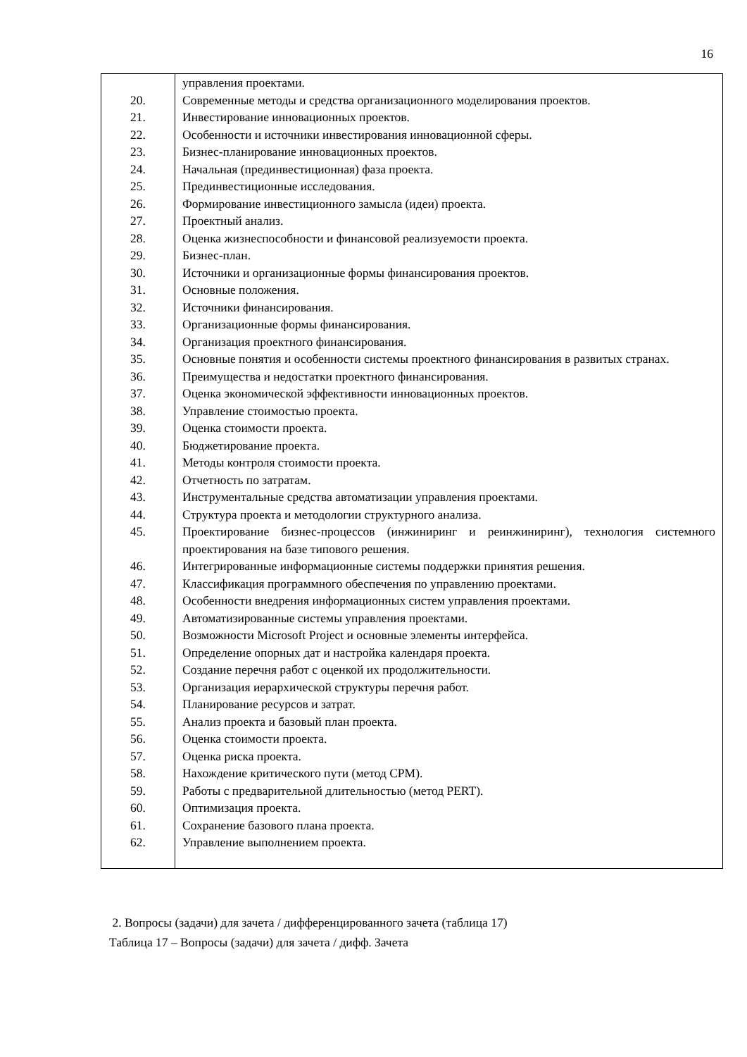16
| | управления проектами. |
| 20. | Современные методы и средства организационного моделирования проектов. |
| 21. | Инвестирование инновационных проектов. |
| 22. | Особенности и источники инвестирования инновационной сферы. |
| 23. | Бизнес-планирование инновационных проектов. |
| 24. | Начальная (прединвестиционная) фаза проекта. |
| 25. | Прединвестиционные исследования. |
| 26. | Формирование инвестиционного замысла (идеи) проекта. |
| 27. | Проектный анализ. |
| 28. | Оценка жизнеспособности и финансовой реализуемости проекта. |
| 29. | Бизнес-план. |
| 30. | Источники и организационные формы финансирования проектов. |
| 31. | Основные положения. |
| 32. | Источники финансирования. |
| 33. | Организационные формы финансирования. |
| 34. | Организация проектного финансирования. |
| 35. | Основные понятия и особенности системы проектного финансирования в развитых странах. |
| 36. | Преимущества и недостатки проектного финансирования. |
| 37. | Оценка экономической эффективности инновационных проектов. |
| 38. | Управление стоимостью проекта. |
| 39. | Оценка стоимости проекта. |
| 40. | Бюджетирование проекта. |
| 41. | Методы контроля стоимости проекта. |
| 42. | Отчетность по затратам. |
| 43. | Инструментальные средства автоматизации управления проектами. |
| 44. | Структура проекта и методологии структурного анализа. |
| 45. | Проектирование бизнес-процессов (инжиниринг и реинжиниринг), технология системного проектирования на базе типового решения. |
| 46. | Интегрированные информационные системы поддержки принятия решения. |
| 47. | Классификация программного обеспечения по управлению проектами. |
| 48. | Особенности внедрения информационных систем управления проектами. |
| 49. | Автоматизированные системы управления проектами. |
| 50. | Возможности Microsoft Project и основные элементы интерфейса. |
| 51. | Определение опорных дат и настройка календаря проекта. |
| 52. | Создание перечня работ с оценкой их продолжительности. |
| 53. | Организация иерархической структуры перечня работ. |
| 54. | Планирование ресурсов и затрат. |
| 55. | Анализ проекта и базовый план проекта. |
| 56. | Оценка стоимости проекта. |
| 57. | Оценка риска проекта. |
| 58. | Нахождение критического пути (метод CPM). |
| 59. | Работы с предварительной длительностью (метод PERT). |
| 60. | Оптимизация проекта. |
| 61. | Сохранение базового плана проекта. |
| 62. | Управление выполнением проекта. |
2. Вопросы (задачи) для зачета / дифференцированного зачета (таблица 17)
Таблица 17 – Вопросы (задачи) для зачета / дифф. Зачета